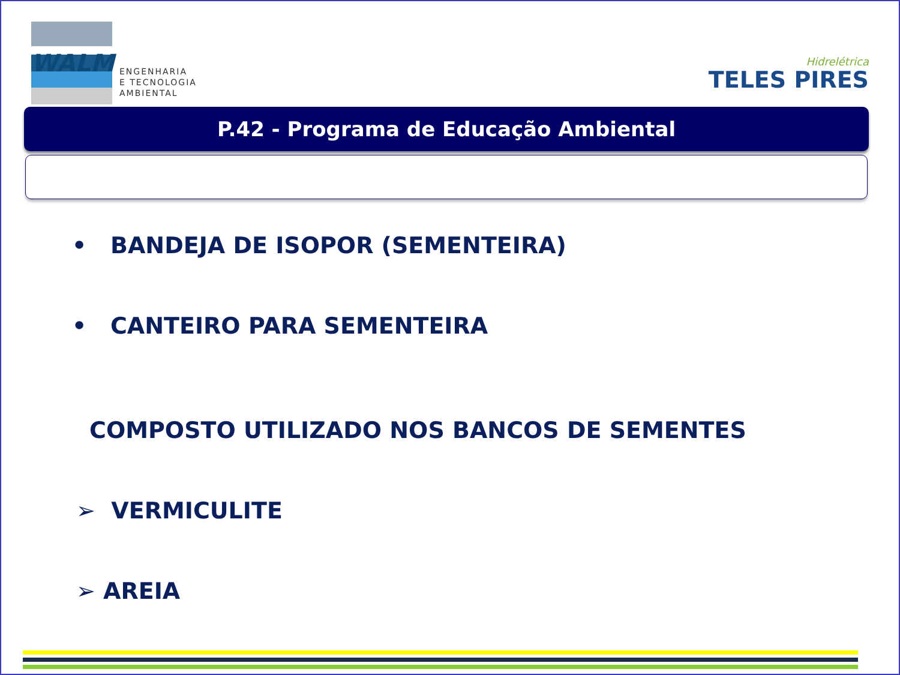WALM
ENGENHARIA
E TECNOLOGIA
AMBIENTAL
Hidrelétrica
TELES PIRES
P.42 - Programa de Educação Ambiental
• BANDEJA DE ISOPOR (SEMENTEIRA)
• CANTEIRO PARA SEMENTEIRA
COMPOSTO UTILIZADO NOS BANCOS DE SEMENTES
➢ VERMICULITE
➢ AREIA